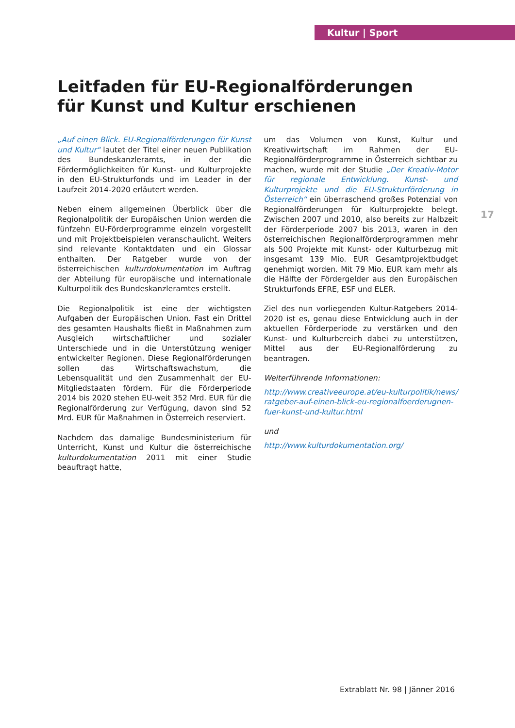Kultur | Sport
17
Leitfaden für EU-Regionalförderungen für Kunst und Kultur erschienen
„Auf einen Blick. EU-Regionalförderungen für Kunst und Kultur“ lautet der Titel einer neuen Publikation des Bundeskanzleramts, in der die Fördermöglichkeiten für Kunst- und Kulturprojekte in den EU-Strukturfonds und im Leader in der Laufzeit 2014-2020 erläutert werden.
Neben einem allgemeinen Überblick über die Regionalpolitik der Europäischen Union werden die fünfzehn EU-Förderprogramme einzeln vorgestellt und mit Projektbeispielen veranschaulicht. Weiters sind relevante Kontaktdaten und ein Glossar enthalten. Der Ratgeber wurde von der österreichischen kulturdokumentation im Auftrag der Abteilung für europäische und internationale Kulturpolitik des Bundeskanzleramtes erstellt.
Die Regionalpolitik ist eine der wichtigsten Aufgaben der Europäischen Union. Fast ein Drittel des gesamten Haushalts fließt in Maßnahmen zum Ausgleich wirtschaftlicher und sozialer Unterschiede und in die Unterstützung weniger entwickelter Regionen. Diese Regionalförderungen sollen das Wirtschaftswachstum, die Lebensqualität und den Zusammenhalt der EU-Mitgliedstaaten fördern. Für die Förderperiode 2014 bis 2020 stehen EU-weit 352 Mrd. EUR für die Regionalförderung zur Verfügung, davon sind 52 Mrd. EUR für Maßnahmen in Österreich reserviert.
Nachdem das damalige Bundesministerium für Unterricht, Kunst und Kultur die österreichische kulturdokumentation 2011 mit einer Studie beauftragt hatte,
um das Volumen von Kunst, Kultur und Kreativwirtschaft im Rahmen der EU-Regionalförderprogramme in Österreich sichtbar zu machen, wurde mit der Studie „Der Kreativ-Motor für regionale Entwicklung. Kunst- und Kulturprojekte und die EU-Strukturförderung in Österreich“ ein überraschend großes Potenzial von Regionalförderungen für Kulturprojekte belegt. Zwischen 2007 und 2010, also bereits zur Halbzeit der Förderperiode 2007 bis 2013, waren in den österreichischen Regionalförderprogrammen mehr als 500 Projekte mit Kunst- oder Kulturbezug mit insgesamt 139 Mio. EUR Gesamtprojektbudget genehmigt worden. Mit 79 Mio. EUR kam mehr als die Hälfte der Fördergelder aus den Europäischen Strukturfonds EFRE, ESF und ELER.
Ziel des nun vorliegenden Kultur-Ratgebers 2014-2020 ist es, genau diese Entwicklung auch in der aktuellen Förderperiode zu verstärken und den Kunst- und Kulturbereich dabei zu unterstützen, Mittel aus der EU-Regionalförderung zu beantragen.
Weiterführende Informationen:
http://www.creativeeurope.at/eu-kulturpolitik/news/ ratgeber-auf-einen-blick-eu-regionalfoerderugnen-fuer-kunst-und-kultur.html
und
http://www.kulturdokumentation.org/
Extrablatt Nr. 98 | Jänner 2016